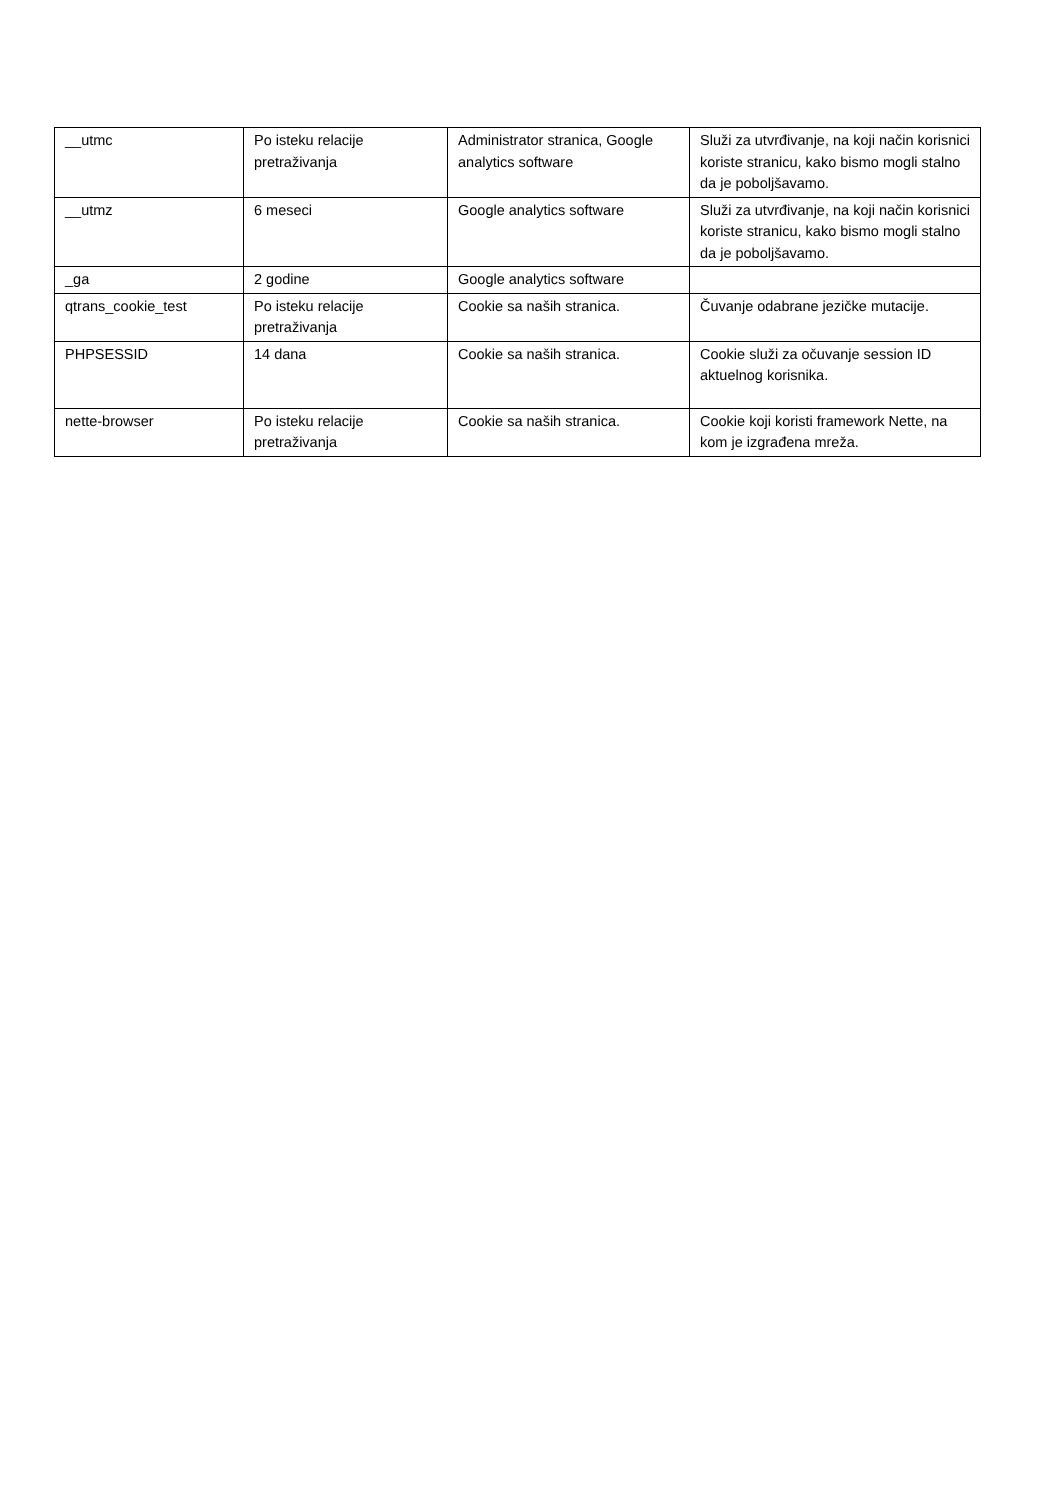| __utmc | Po isteku relacije pretraživanja | Administrator stranica, Google analytics software | Služi za utvrđivanje, na koji način korisnici koriste stranicu, kako bismo mogli stalno da je poboljšavamo. |
| __utmz | 6 meseci | Google analytics software | Služi za utvrđivanje, na koji način korisnici koriste stranicu, kako bismo mogli stalno da je poboljšavamo. |
| _ga | 2 godine | Google analytics software | |
| qtrans_cookie_test | Po isteku relacije pretraživanja | Cookie sa naših stranica. | Čuvanje odabrane jezičke mutacije. |
| PHPSESSID | 14 dana | Cookie sa naših stranica. | Cookie služi za očuvanje session ID aktuelnog korisnika. |
| nette-browser | Po isteku relacije pretraživanja | Cookie sa naših stranica. | Cookie koji koristi framework Nette, na kom je izgrađena mreža. |